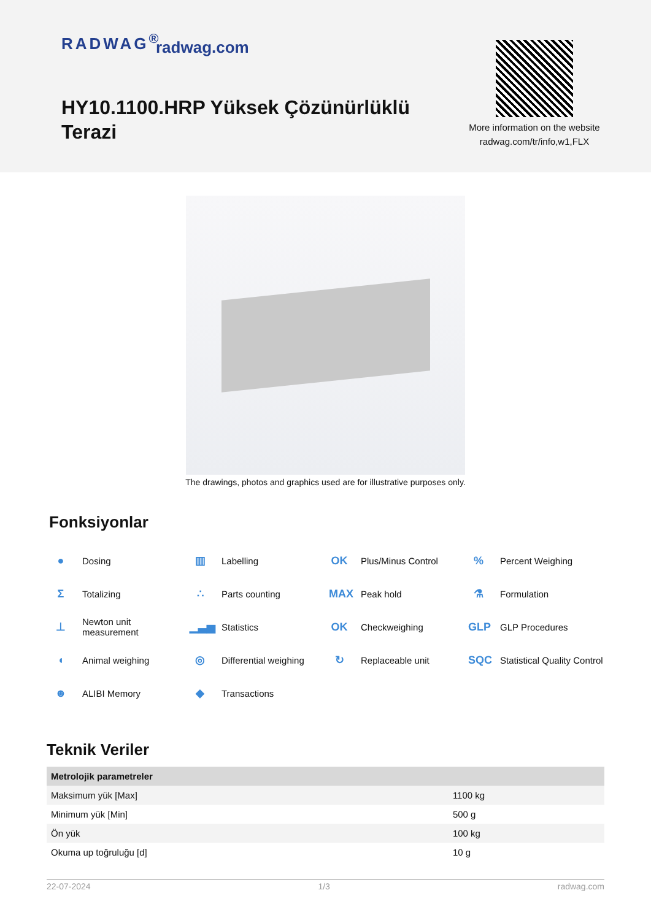RADWAG<sup>®</sup> radwag.com
HY10.1100.HRP Yüksek Çözünürlüklü Terazi
More information on the website radwag.com/tr/info,w1,FLX
The drawings, photos and graphics used are for illustrative purposes only.
Fonksiyonlar
● Dosing
▥ Labelling
OK Plus/Minus Control
% Percent Weighing
Σ Totalizing
∴ Parts counting
MAX Peak hold
⚗ Formulation
⊥ Newton unit
measurement
▁▃▅ Statistics
OK Checkweighing
GLP GLP Procedures
◖ Animal weighing
◎ Differential weighing
↻ Replaceable unit
SQC Statistical Quality Control
☻ ALIBI Memory
◆ Transactions
Teknik Veriler
| Metrolojik parametreler | |
| --- | --- |
| Maksimum yük [Max] | 1100 kg |
| Minimum yük [Min] | 500 g |
| Ön yük | 100 kg |
| Okuma up toğruluğu [d] | 10 g |
22-07-2024 1/3 radwag.com